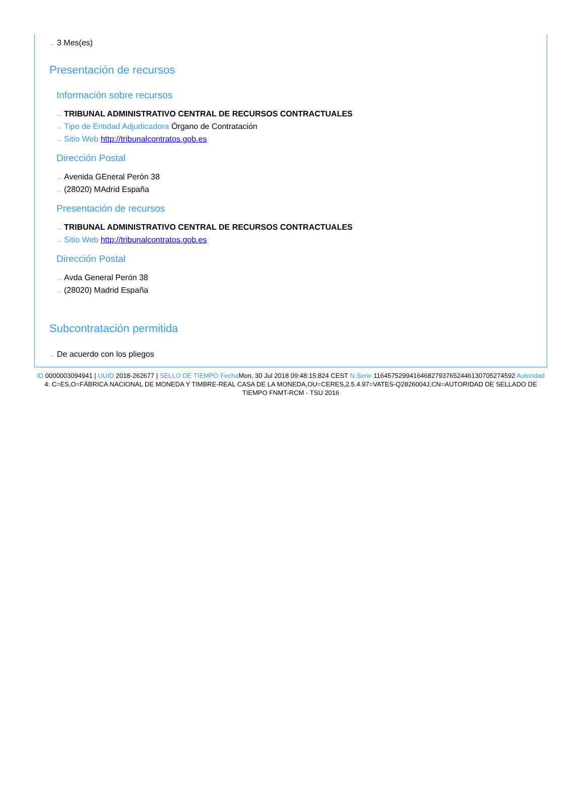→ 3 Mes(es)
Presentación de recursos
Información sobre recursos
→ TRIBUNAL ADMINISTRATIVO CENTRAL DE RECURSOS CONTRACTUALES
→ Tipo de Entidad Adjudicadora Órgano de Contratación
→ Sitio Web http://tribunalcontratos.gob.es
Dirección Postal
→ Avenida GEneral Perón 38
→ (28020) MAdrid España
Presentación de recursos
→ TRIBUNAL ADMINISTRATIVO CENTRAL DE RECURSOS CONTRACTUALES
→ Sitio Web http://tribunalcontratos.gob.es
Dirección Postal
→ Avda General Perón 38
→ (28020) Madrid España
Subcontratación permitida
→ De acuerdo con los pliegos
ID 0000003094941 | UUID 2018-262677 | SELLO DE TIEMPO Fecha Mon, 30 Jul 2018 09:48:15:824 CEST N.Serie 116457529941646827937652446130705274592 Autoridad 4: C=ES,O=FÁBRICA NACIONAL DE MONEDA Y TIMBRE-REAL CASA DE LA MONEDA,OU=CERES,2.5.4.97=VATES-Q2826004J,CN=AUTORIDAD DE SELLADO DE TIEMPO FNMT-RCM - TSU 2016